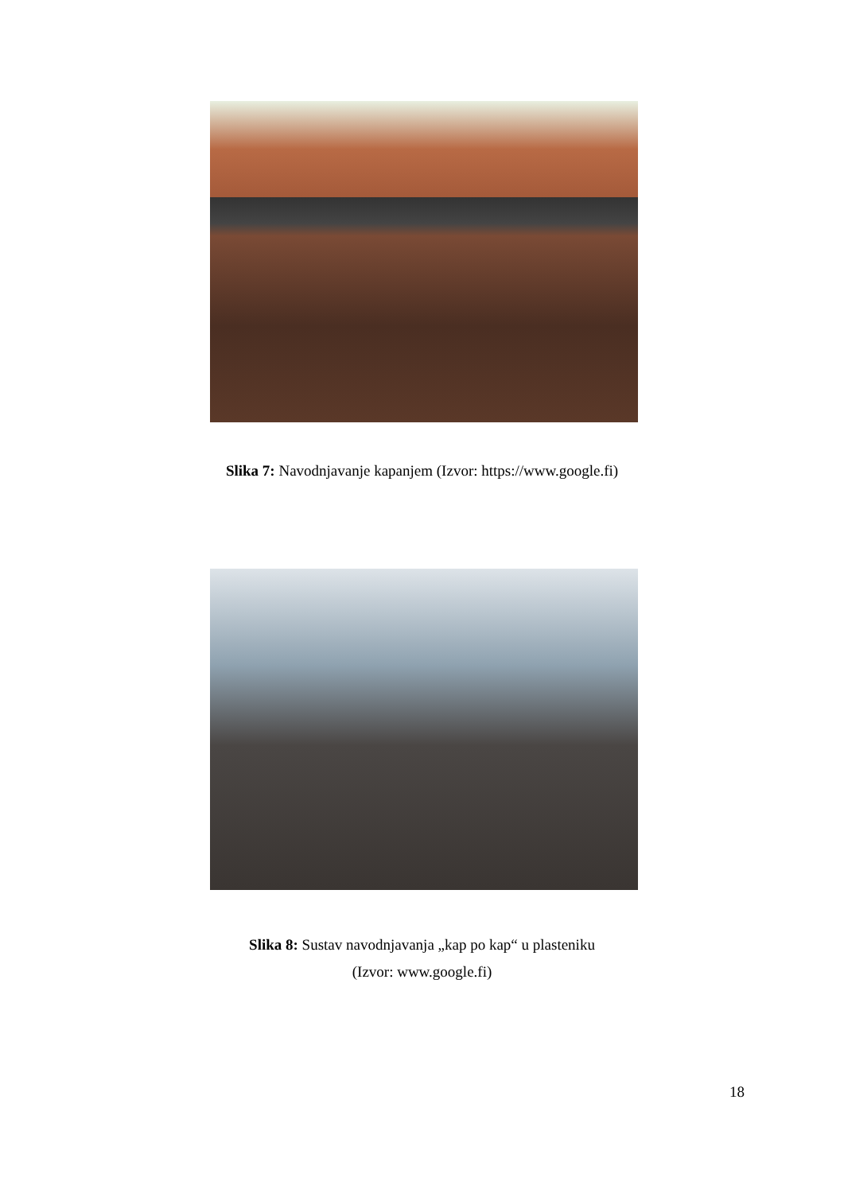Slika 7: Navodnjavanje kapanjem (Izvor: https://www.google.fi)
Slika 8: Sustav navodnjavanja „kap po kap“ u plasteniku
(Izvor: www.google.fi)
18